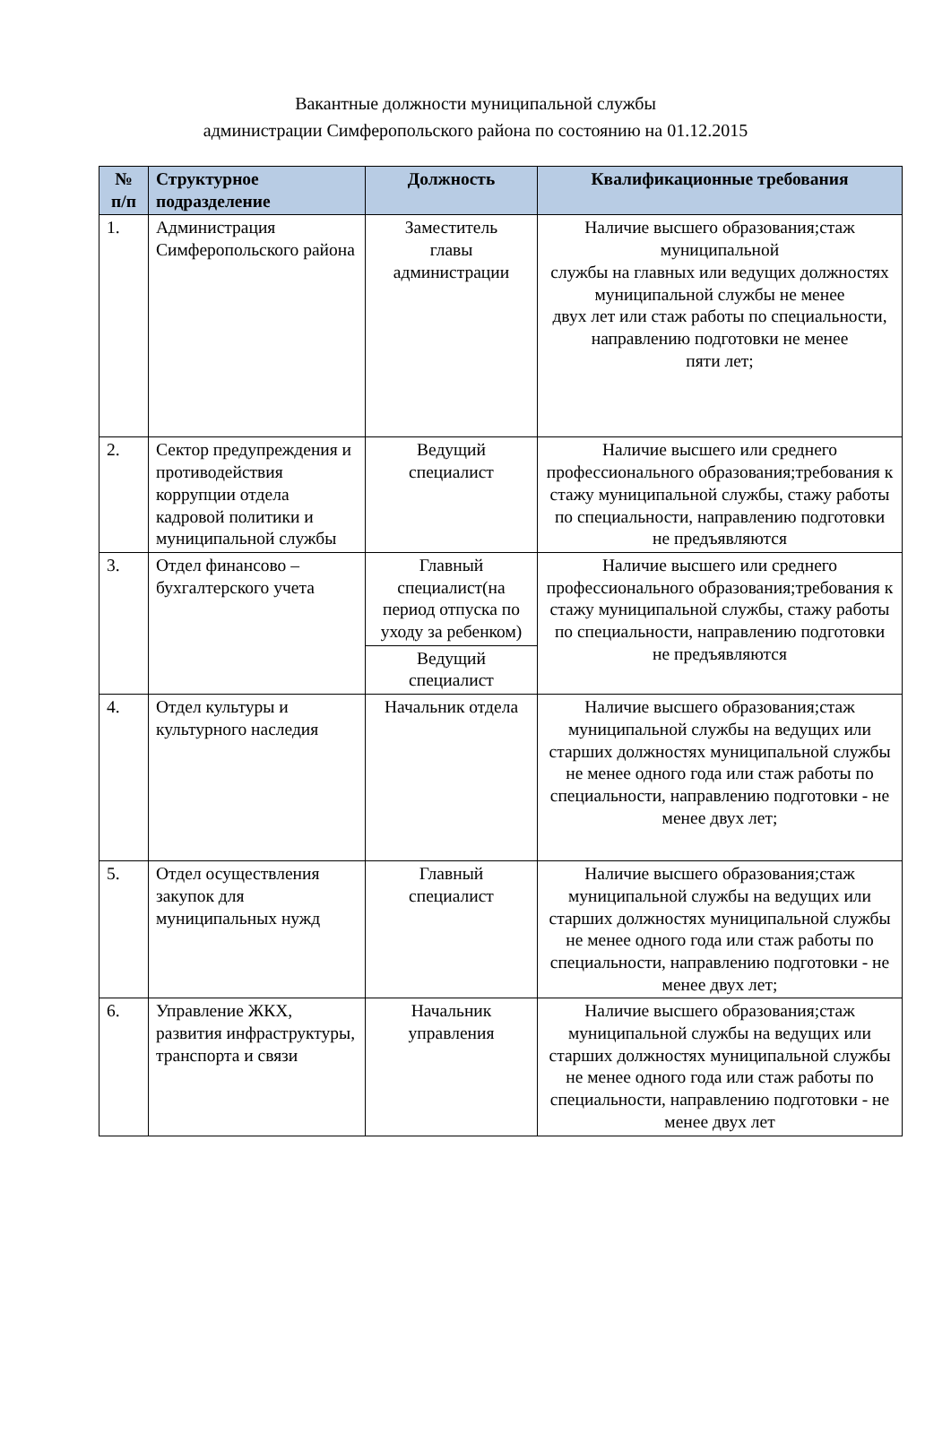Вакантные должности муниципальной службы
администрации Симферопольского района по состоянию на 01.12.2015
| № п/п | Структурное подразделение | Должность | Квалификационные требования |
| --- | --- | --- | --- |
| 1. | Администрация Симферопольского района | Заместитель главы администрации | Наличие высшего образования;стаж муниципальной службы на главных или ведущих должностях муниципальной службы не менее двух лет или стаж работы по специальности, направлению подготовки не менее пяти лет; |
| 2. | Сектор предупреждения и противодействия коррупции отдела кадровой политики и муниципальной службы | Ведущий специалист | Наличие высшего или среднего профессионального образования;требования к стажу муниципальной службы, стажу работы по специальности, направлению подготовки не предъявляются |
| 3. | Отдел финансово – бухгалтерского учета | Главный специалист(на период отпуска по уходу за ребенком) | Наличие высшего или среднего профессионального образования;требования к стажу муниципальной службы, стажу работы по специальности, направлению подготовки не предъявляются |
| | | Ведущий специалист | |
| 4. | Отдел культуры и культурного наследия | Начальник отдела | Наличие высшего образования;стаж муниципальной службы на ведущих или старших должностях муниципальной службы не менее одного года или стаж работы по специальности, направлению подготовки - не менее двух лет; |
| 5. | Отдел осуществления закупок для муниципальных нужд | Главный специалист | Наличие высшего образования;стаж муниципальной службы на ведущих или старших должностях муниципальной службы не менее одного года или стаж работы по специальности, направлению подготовки - не менее двух лет; |
| 6. | Управление ЖКХ, развития инфраструктуры, транспорта и связи | Начальник управления | Наличие высшего образования;стаж муниципальной службы на ведущих или старших должностях муниципальной службы не менее одного года или стаж работы по специальности, направлению подготовки - не менее двух лет |